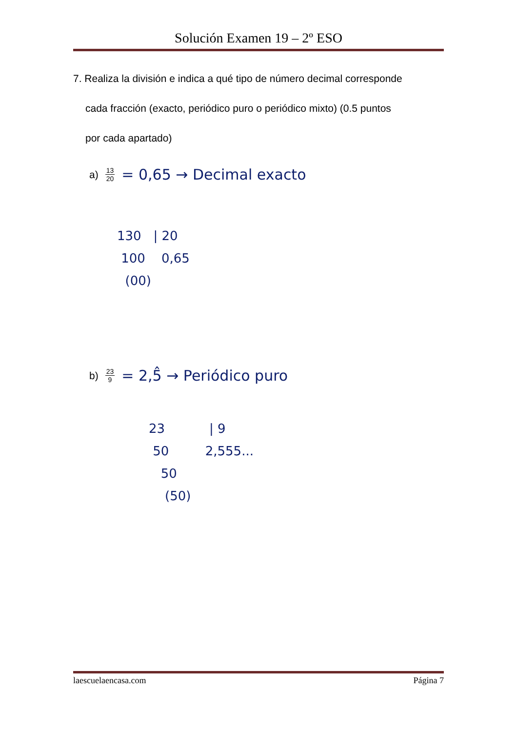Solución Examen 19 – 2º ESO
7. Realiza la división e indica a qué tipo de número decimal corresponde
cada fracción (exacto, periódico puro o periódico mixto) (0.5 puntos
por cada apartado)
a) 13 20 = 0,65 → Decimal exacto
130 | 20
100 0,65
(00)
b) 23 9 = 2,5̂ → Periódico puro
23 | 9
50 2,555...
50
(50)
laescuelaencasa.com Página 7